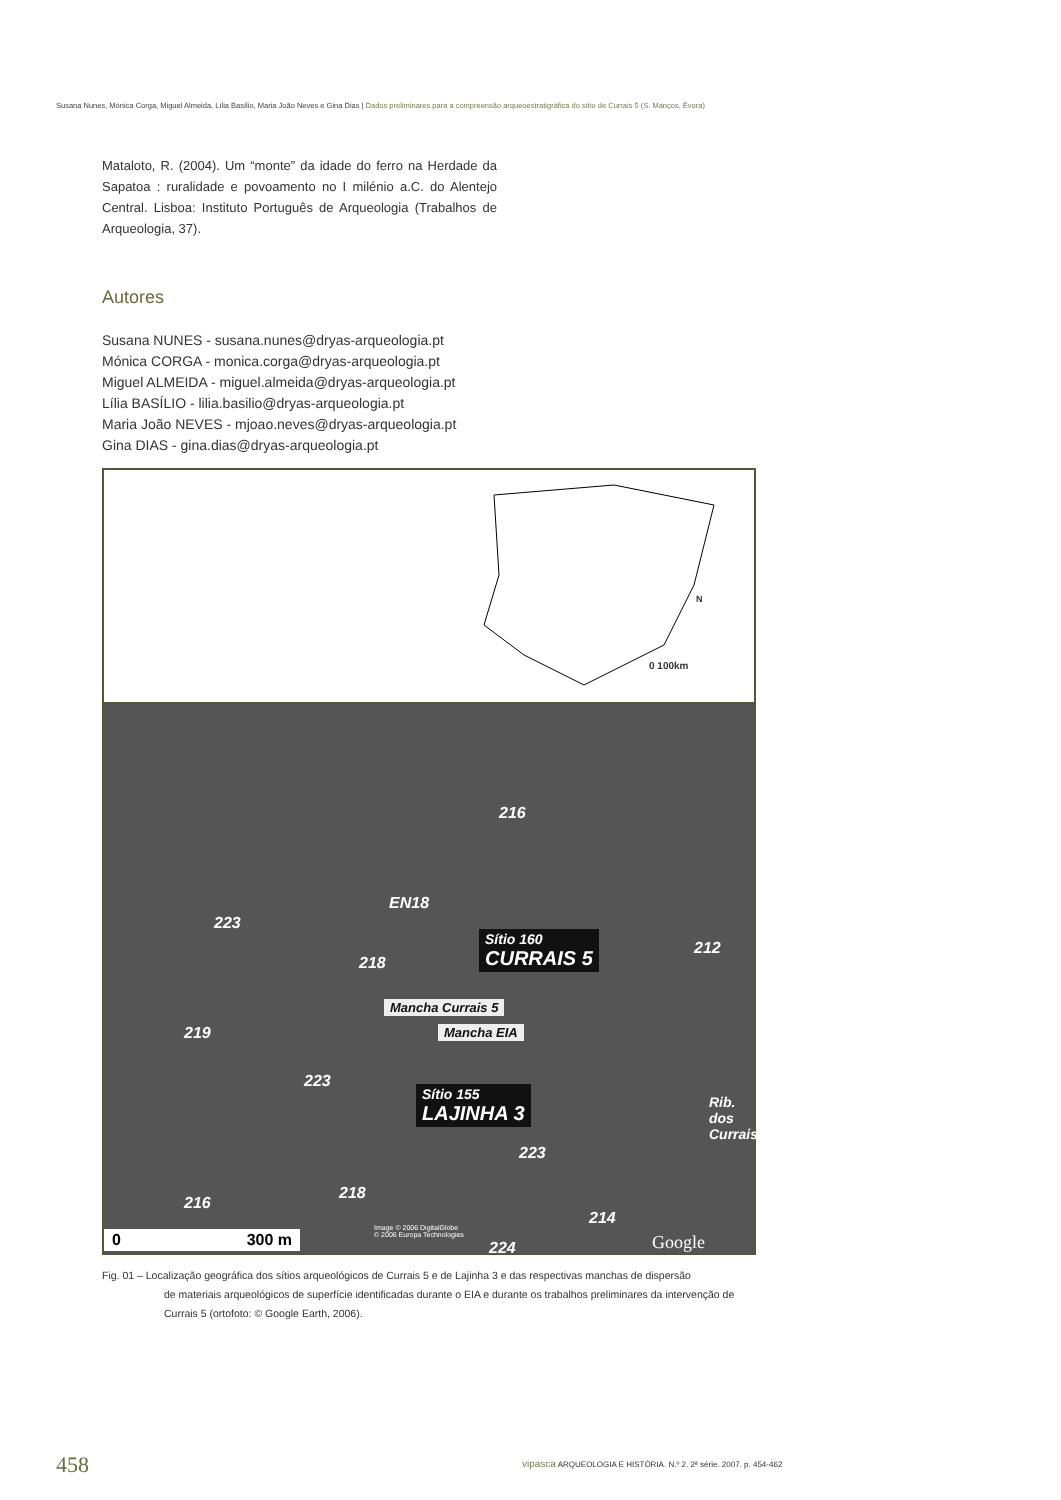Susana Nunes, Mónica Corga, Miguel Almeida, Lília Basílio, Maria João Neves e Gina Dias | Dados preliminares para a compreensão arqueoestratigráfica do sítio de Currais 5 (S. Manços, Évora)
Mataloto, R. (2004). Um “monte” da idade do ferro na Herdade da Sapatoa : ruralidade e povoamento no I milénio a.C. do Alentejo Central. Lisboa: Instituto Português de Arqueologia (Trabalhos de Arqueologia, 37).
Autores
Susana NUNES - susana.nunes@dryas-arqueologia.pt
Mónica CORGA - monica.corga@dryas-arqueologia.pt
Miguel ALMEIDA - miguel.almeida@dryas-arqueologia.pt
Lília BASÍLIO - lilia.basilio@dryas-arqueologia.pt
Maria João NEVES - mjoao.neves@dryas-arqueologia.pt
Gina DIAS - gina.dias@dryas-arqueologia.pt
N
0 100km
216
EN18
223
218
Sítio 160
CURRAIS 5
212
Mancha Currais 5
Mancha EIA
219
223
Sítio 155
LAJINHA 3
223
Rib. dos Currais
216
218
214
Image © 2006 DigitalGlobe
© 2006 Europa Technologies
224
0 300 m Google
Fig. 01 – Localização geográfica dos sítios arqueológicos de Currais 5 e de Lajinha 3 e das respectivas manchas de dispersão
de materiais arqueológicos de superfície identificadas durante o EIA e durante os trabalhos preliminares da intervenção de Currais 5 (ortofoto: © Google Earth, 2006).
458
vipasca ARQUEOLOGIA E HISTÓRIA. N.º 2. 2ª série. 2007. p. 454-462